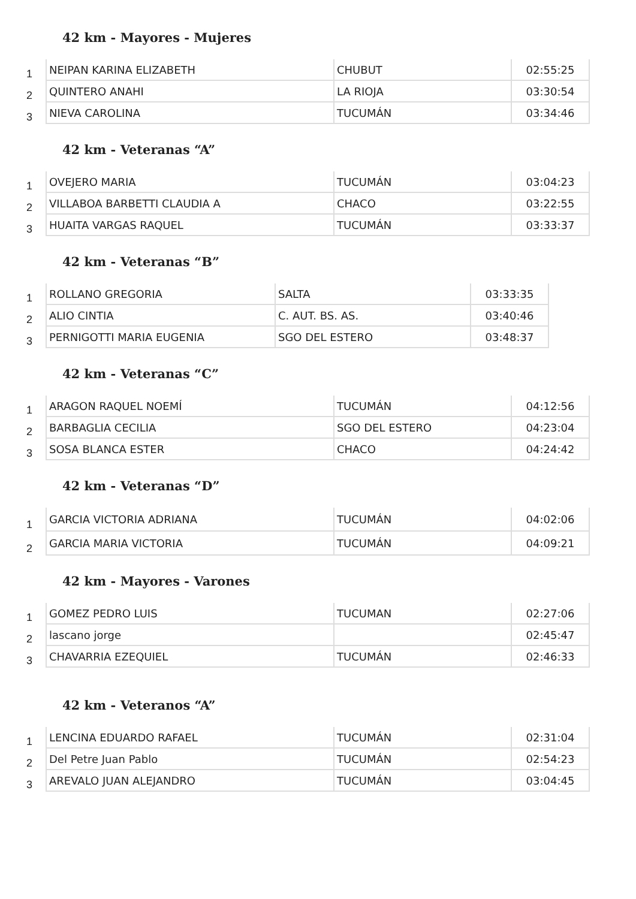42 km - Mayores - Mujeres
| 1 | NEIPAN KARINA ELIZABETH | CHUBUT | 02:55:25 |
| 2 | QUINTERO ANAHI | LA RIOJA | 03:30:54 |
| 3 | NIEVA CAROLINA | TUCUMÁN | 03:34:46 |
42 km - Veteranas “A”
| 1 | OVEJERO MARIA | TUCUMÁN | 03:04:23 |
| 2 | VILLABOA BARBETTI CLAUDIA A | CHACO | 03:22:55 |
| 3 | HUAITA VARGAS RAQUEL | TUCUMÁN | 03:33:37 |
42 km - Veteranas “B”
| 1 | ROLLANO GREGORIA | SALTA | 03:33:35 |
| 2 | ALIO CINTIA | C. AUT. BS. AS. | 03:40:46 |
| 3 | PERNIGOTTI MARIA EUGENIA | SGO DEL ESTERO | 03:48:37 |
42 km - Veteranas “C”
| 1 | ARAGON RAQUEL NOEMÍ | TUCUMÁN | 04:12:56 |
| 2 | BARBAGLIA CECILIA | SGO DEL ESTERO | 04:23:04 |
| 3 | SOSA BLANCA ESTER | CHACO | 04:24:42 |
42 km - Veteranas “D”
| 1 | GARCIA VICTORIA ADRIANA | TUCUMÁN | 04:02:06 |
| 2 | GARCIA MARIA VICTORIA | TUCUMÁN | 04:09:21 |
42 km - Mayores - Varones
| 1 | GOMEZ PEDRO LUIS | TUCUMAN | 02:27:06 |
| 2 | lascano jorge | | 02:45:47 |
| 3 | CHAVARRIA EZEQUIEL | TUCUMÁN | 02:46:33 |
42 km - Veteranos “A”
| 1 | LENCINA EDUARDO RAFAEL | TUCUMÁN | 02:31:04 |
| 2 | Del Petre Juan Pablo | TUCUMÁN | 02:54:23 |
| 3 | AREVALO JUAN ALEJANDRO | TUCUMÁN | 03:04:45 |